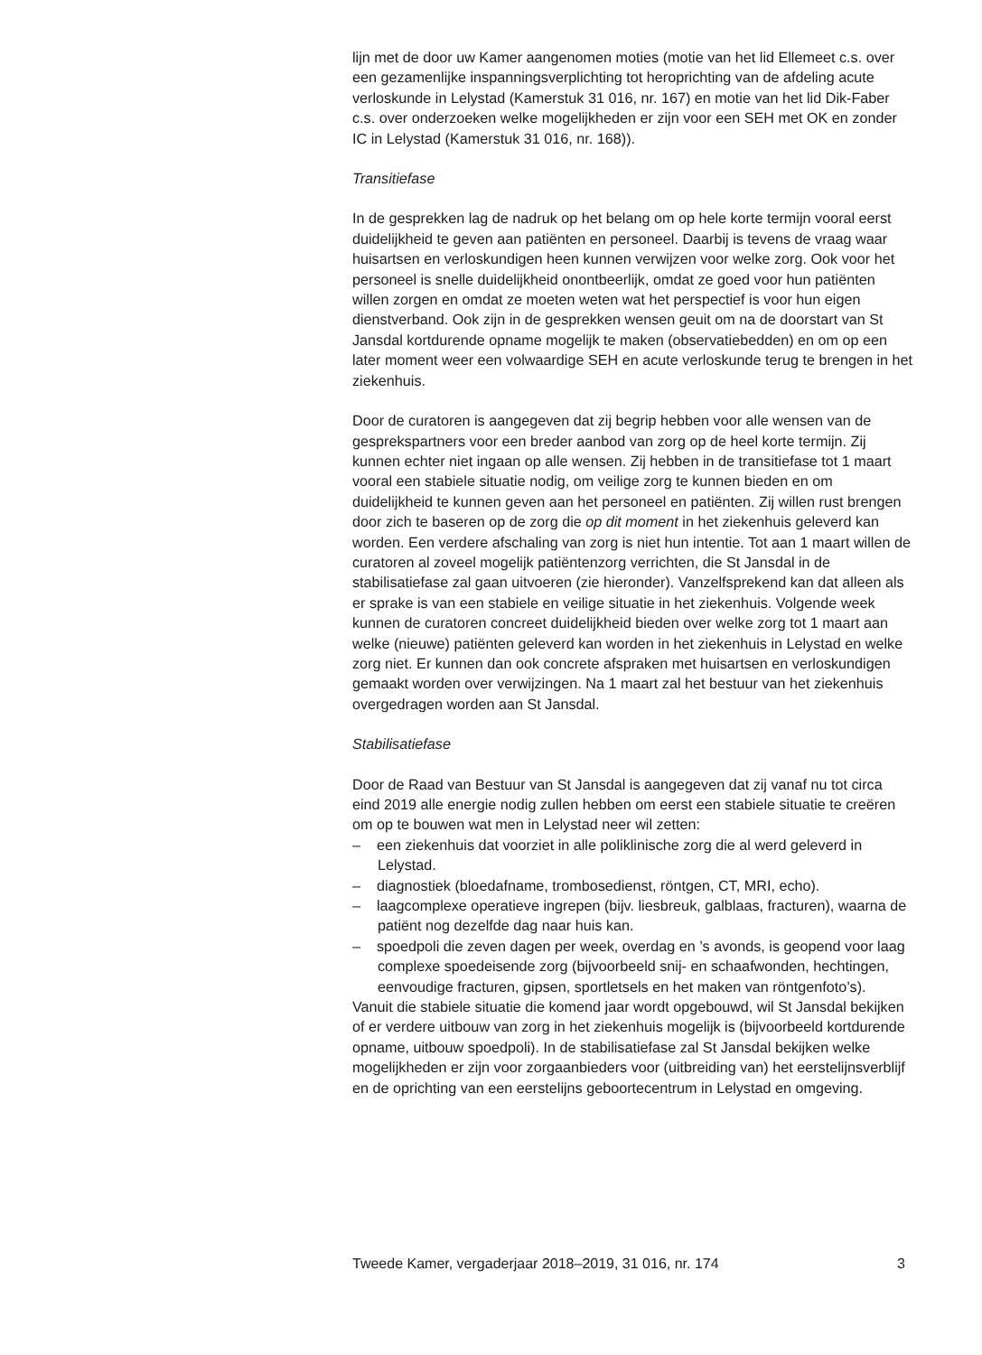lijn met de door uw Kamer aangenomen moties (motie van het lid Ellemeet c.s. over een gezamenlijke inspanningsverplichting tot herop­richting van de afdeling acute verloskunde in Lelystad (Kamerstuk 31 016, nr. 167) en motie van het lid Dik-Faber c.s. over onderzoeken welke mogelijkheden er zijn voor een SEH met OK en zonder IC in Lelystad (Kamerstuk 31 016, nr. 168)).
Transitiefase
In de gesprekken lag de nadruk op het belang om op hele korte termijn vooral eerst duidelijkheid te geven aan patiënten en personeel. Daarbij is tevens de vraag waar huisartsen en verloskundigen heen kunnen verwijzen voor welke zorg. Ook voor het personeel is snelle duidelijkheid onontbeerlijk, omdat ze goed voor hun patiënten willen zorgen en omdat ze moeten weten wat het perspectief is voor hun eigen dienstverband. Ook zijn in de gesprekken wensen geuit om na de doorstart van St Jansdal kortdurende opname mogelijk te maken (observatiebedden) en om op een later moment weer een volwaardige SEH en acute verloskunde terug te brengen in het ziekenhuis.
Door de curatoren is aangegeven dat zij begrip hebben voor alle wensen van de gesprekspartners voor een breder aanbod van zorg op de heel korte termijn. Zij kunnen echter niet ingaan op alle wensen. Zij hebben in de transitiefase tot 1 maart vooral een stabiele situatie nodig, om veilige zorg te kunnen bieden en om duidelijkheid te kunnen geven aan het personeel en patiënten. Zij willen rust brengen door zich te baseren op de zorg die op dit moment in het ziekenhuis geleverd kan worden. Een verdere afschaling van zorg is niet hun intentie. Tot aan 1 maart willen de curatoren al zoveel mogelijk patiëntenzorg verrichten, die St Jansdal in de stabilisatiefase zal gaan uitvoeren (zie hieronder). Vanzelfsprekend kan dat alleen als er sprake is van een stabiele en veilige situatie in het ziekenhuis. Volgende week kunnen de curatoren concreet duidelijkheid bieden over welke zorg tot 1 maart aan welke (nieuwe) patiënten geleverd kan worden in het ziekenhuis in Lelystad en welke zorg niet. Er kunnen dan ook concrete afspraken met huisartsen en verloskundigen gemaakt worden over verwijzingen. Na 1 maart zal het bestuur van het ziekenhuis overgedragen worden aan St Jansdal.
Stabilisatiefase
Door de Raad van Bestuur van St Jansdal is aangegeven dat zij vanaf nu tot circa eind 2019 alle energie nodig zullen hebben om eerst een stabiele situatie te creëren om op te bouwen wat men in Lelystad neer wil zetten:
– een ziekenhuis dat voorziet in alle poliklinische zorg die al werd geleverd in Lelystad.
– diagnostiek (bloedafname, trombosedienst, röntgen, CT, MRI, echo).
– laagcomplexe operatieve ingrepen (bijv. liesbreuk, galblaas, fracturen), waarna de patiënt nog dezelfde dag naar huis kan.
– spoedpoli die zeven dagen per week, overdag en ’s avonds, is geopend voor laag complexe spoedeisende zorg (bijvoorbeeld snij- en schaaf­wonden, hechtingen, eenvoudige fracturen, gipsen, sportletsels en het maken van röntgenfoto’s).
Vanuit die stabiele situatie die komend jaar wordt opgebouwd, wil St Jansdal bekijken of er verdere uitbouw van zorg in het ziekenhuis mogelijk is (bijvoorbeeld kortdurende opname, uitbouw spoedpoli). In de stabilisa­tiefase zal St Jansdal bekijken welke mogelijkheden er zijn voor zorgaan­bieders voor (uitbreiding van) het eerstelijnsverblijf en de oprichting van een eerstelijns geboortecentrum in Lelystad en omgeving.
Tweede Kamer, vergaderjaar 2018–2019, 31 016, nr. 174 3